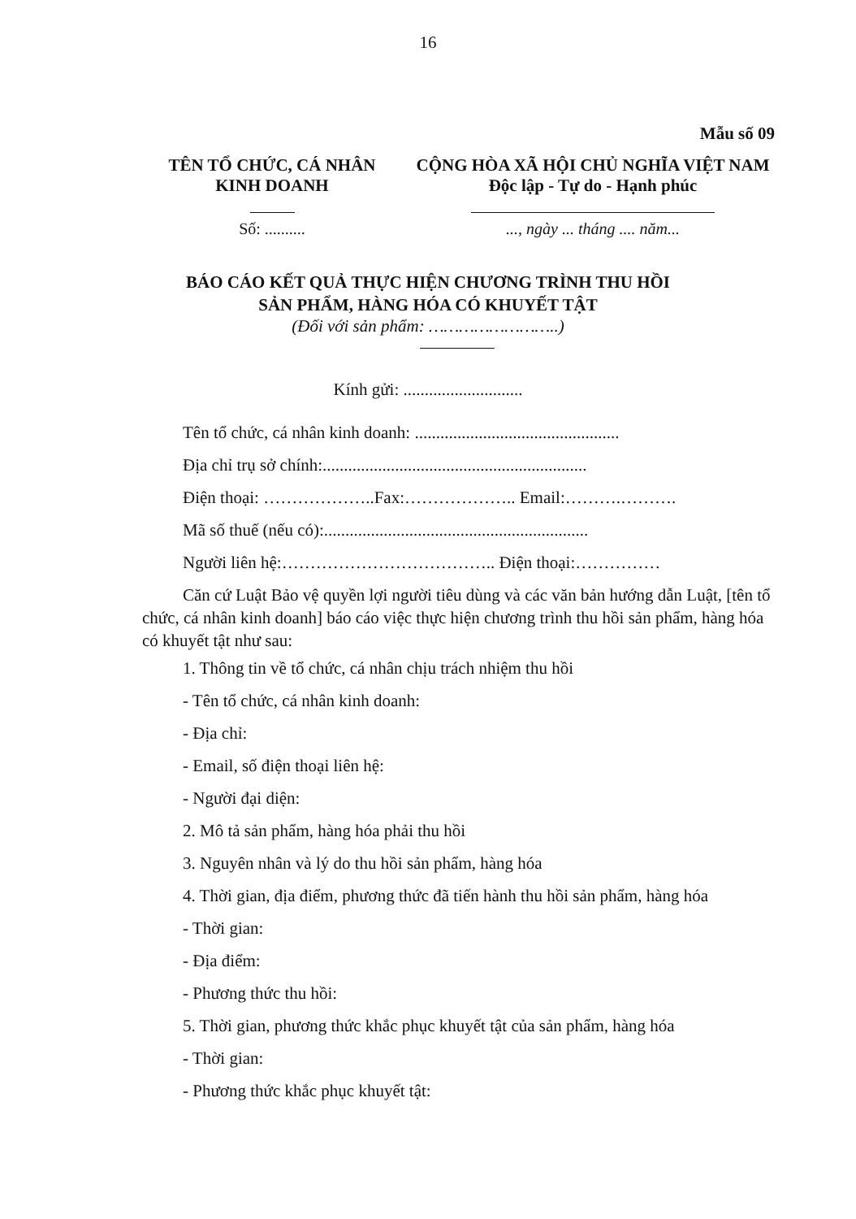16
Mẫu số 09
TÊN TỔ CHỨC, CÁ NHÂN
KINH DOANH
CỘNG HÒA XÃ HỘI CHỦ NGHĨA VIỆT NAM
Độc lập - Tự do - Hạnh phúc
Số: .......... ..., ngày ... tháng .... năm...
BÁO CÁO KẾT QUẢ THỰC HIỆN CHƯƠNG TRÌNH THU HỒI
SẢN PHẨM, HÀNG HÓA CÓ KHUYẾT TẬT
(Đối với sản phẩm: ……………………..)
Kính gửi: ............................
Tên tổ chức, cá nhân kinh doanh: ................................................
Địa chỉ trụ sở chính:..............................................................
Điện thoại: ………………..Fax:……………….. Email:……….……….
Mã số thuế (nếu có):..............................................................
Người liên hệ:……………………………….. Điện thoại:……………
Căn cứ Luật Bảo vệ quyền lợi người tiêu dùng và các văn bản hướng dẫn Luật, [tên tổ chức, cá nhân kinh doanh] báo cáo việc thực hiện chương trình thu hồi sản phẩm, hàng hóa có khuyết tật như sau:
1. Thông tin về tổ chức, cá nhân chịu trách nhiệm thu hồi
- Tên tổ chức, cá nhân kinh doanh:
- Địa chỉ:
- Email, số điện thoại liên hệ:
- Người đại diện:
2. Mô tả sản phẩm, hàng hóa phải thu hồi
3. Nguyên nhân và lý do thu hồi sản phẩm, hàng hóa
4. Thời gian, địa điểm, phương thức đã tiến hành thu hồi sản phẩm, hàng hóa
- Thời gian:
- Địa điểm:
- Phương thức thu hồi:
5. Thời gian, phương thức khắc phục khuyết tật của sản phẩm, hàng hóa
- Thời gian:
- Phương thức khắc phục khuyết tật: